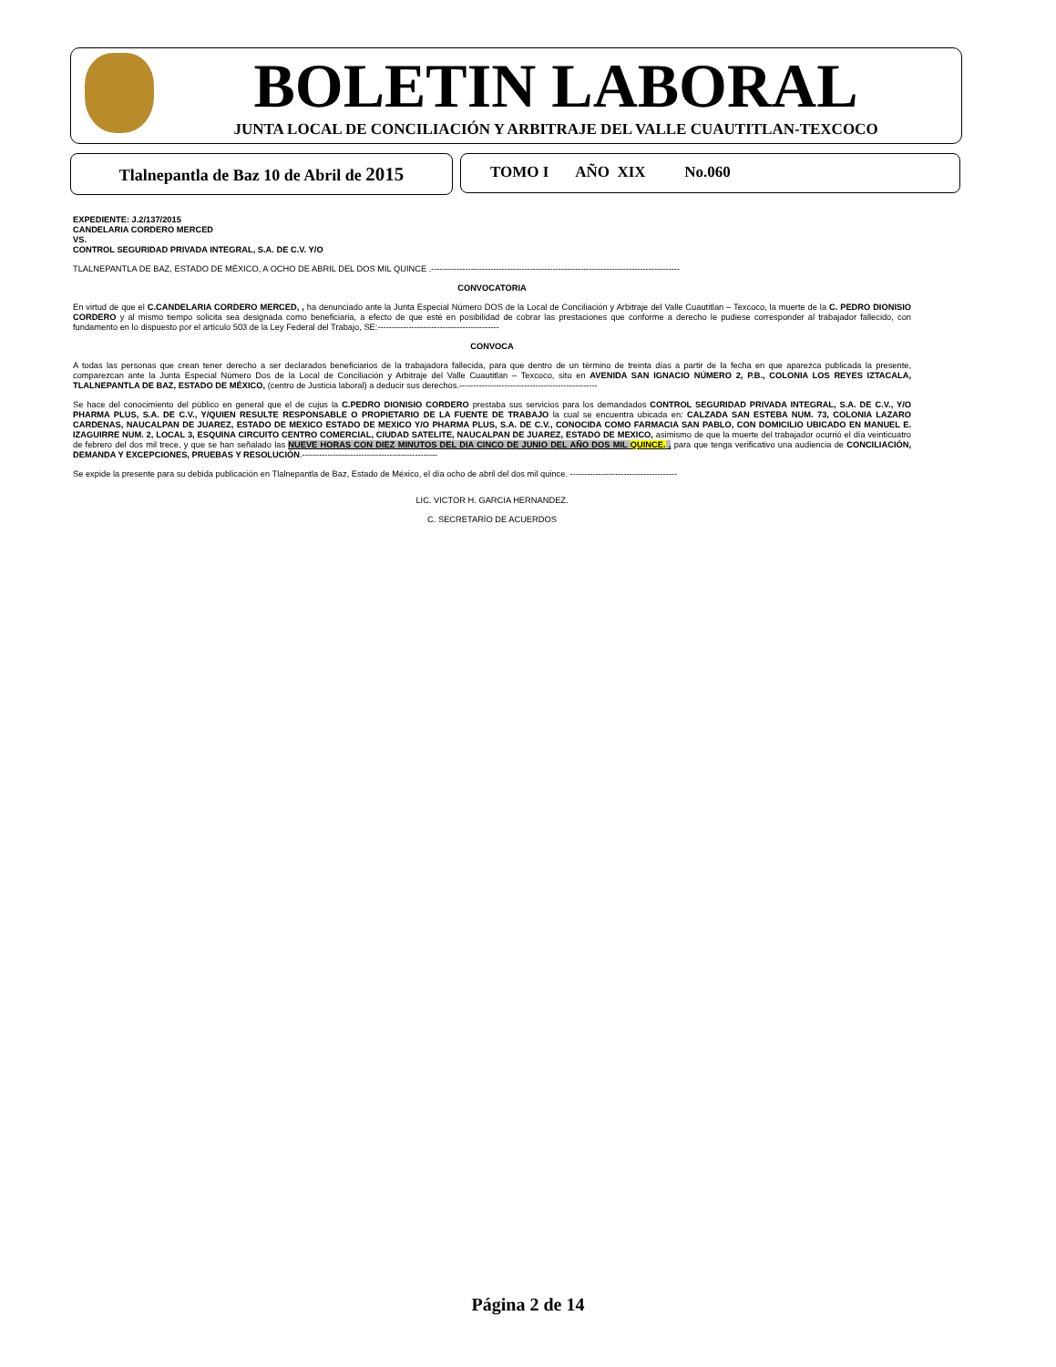BOLETIN LABORAL
JUNTA LOCAL DE CONCILIACIÓN Y ARBITRAJE DEL VALLE CUAUTITLAN-TEXCOCO
Tlalnepantla de Baz 10 de Abril de 2015
TOMO I AÑO XIX No.060
EXPEDIENTE: J.2/137/2015
CANDELARIA CORDERO MERCED
VS.
CONTROL SEGURIDAD PRIVADA INTEGRAL, S.A. DE C.V. Y/O
TLALNEPANTLA DE BAZ, ESTADO DE MÉXICO, A OCHO DE ABRIL DEL DOS MIL QUINCE .----------------------------------------------------------------------------------------
CONVOCATORIA
En virtud de que el C.CANDELARIA CORDERO MERCED, , ha denunciado ante la Junta Especial Número DOS de la Local de Conciliación y Arbitraje del Valle Cuautitlan – Texcoco, la muerte de la C. PEDRO DIONISIO CORDERO y al mismo tiempo solicita sea designada como beneficiaria, a efecto de que esté en posibilidad de cobrar las prestaciones que conforme a derecho le pudiese corresponder al trabajador fallecido, con fundamento en lo dispuesto por el artículo 503 de la Ley Federal del Trabajo, SE:-------------------------------------------
CONVOCA
A todas las personas que crean tener derecho a ser declarados beneficiarios de la trabajadora fallecida, para que dentro de un término de treinta días a partir de la fecha en que aparezca publicada la presente, comparezcan ante la Junta Especial Número Dos de la Local de Conciliación y Arbitraje del Valle Cuautitlan – Texcoco, sito en AVENIDA SAN IGNACIO NÚMERO 2, P.B., COLONIA LOS REYES IZTACALA, TLALNEPANTLA DE BAZ, ESTADO DE MÉXICO, (centro de Justicia laboral) a deducir sus derechos.-------------------------------------------------
Se hace del conocimiento del público en general que el de cujus la C.PEDRO DIONISIO CORDERO prestaba sus servicios para los demandados CONTROL SEGURIDAD PRIVADA INTEGRAL, S.A. DE C.V., Y/O PHARMA PLUS, S.A. DE C.V., Y/QUIEN RESULTE RESPONSABLE O PROPIETARIO DE LA FUENTE DE TRABAJO la cual se encuentra ubicada en: CALZADA SAN ESTEBA NUM. 73, COLONIA LAZARO CARDENAS, NAUCALPAN DE JUAREZ, ESTADO DE MEXICO ESTADO DE MEXICO Y/O PHARMA PLUS, S.A. DE C.V., CONOCIDA COMO FARMACIA SAN PABLO, CON DOMICILIO UBICADO EN MANUEL E. IZAGUIRRE NUM. 2, LOCAL 3, ESQUINA CIRCUITO CENTRO COMERCIAL, CIUDAD SATELITE, NAUCALPAN DE JUAREZ, ESTADO DE MEXICO, asimismo de que la muerte del trabajador ocurrió el día veinticuatro de febrero del dos mil trece, y que se han señalado las NUEVE HORAS CON DIEZ MINUTOS DEL DIA CINCO DE JUNIO DEL AÑO DOS MIL QUINCE. , para que tenga verificativo una audiencia de CONCILIACIÓN, DEMANDA Y EXCEPCIONES, PRUEBAS Y RESOLUCIÓN.------------------------------------------------
Se expide la presente para su debida publicación en Tlalnepantla de Baz, Estado de México, el día ocho de abril del dos mil quince. --------------------------------------
LIC. VICTOR H. GARCIA HERNANDEZ.
C. SECRETARÍO DE ACUERDOS
Página 2 de 14